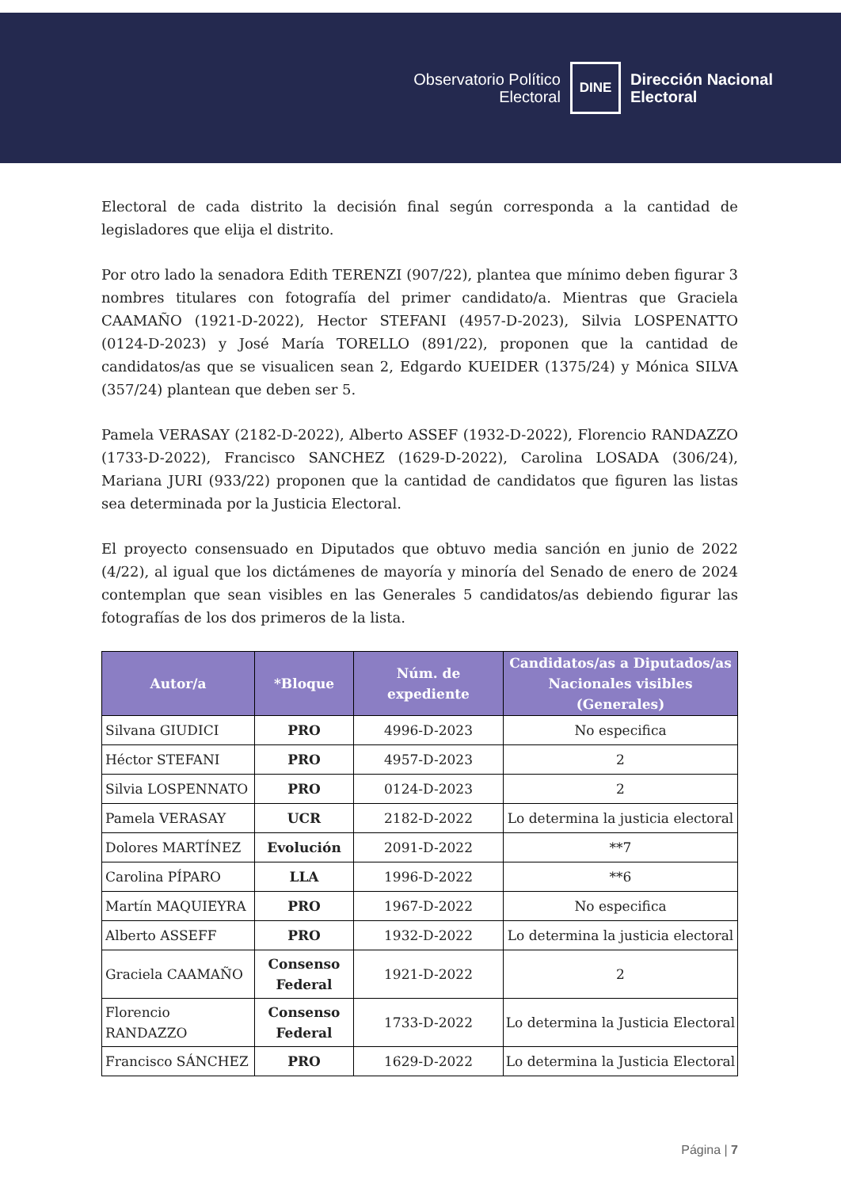Observatorio Político
Electoral
DINE
Dirección Nacional
Electoral
Electoral de cada distrito la decisión final según corresponda a la cantidad de legisladores que elija el distrito.
Por otro lado la senadora Edith TERENZI (907/22), plantea que mínimo deben figurar 3 nombres titulares con fotografía del primer candidato/a. Mientras que Graciela CAAMAÑO (1921-D-2022), Hector STEFANI (4957-D-2023), Silvia LOSPENATTO (0124-D-2023) y José María TORELLO (891/22), proponen que la cantidad de candidatos/as que se visualicen sean 2, Edgardo KUEIDER (1375/24) y Mónica SILVA (357/24) plantean que deben ser 5.
Pamela VERASAY (2182-D-2022), Alberto ASSEF (1932-D-2022), Florencio RANDAZZO (1733-D-2022), Francisco SANCHEZ (1629-D-2022), Carolina LOSADA (306/24), Mariana JURI (933/22) proponen que la cantidad de candidatos que figuren las listas sea determinada por la Justicia Electoral.
El proyecto consensuado en Diputados que obtuvo media sanción en junio de 2022 (4/22), al igual que los dictámenes de mayoría y minoría del Senado de enero de 2024 contemplan que sean visibles en las Generales 5 candidatos/as debiendo figurar las fotografías de los dos primeros de la lista.
| Autor/a | *Bloque | Núm. de expediente | Candidatos/as a Diputados/as Nacionales visibles (Generales) |
| --- | --- | --- | --- |
| Silvana GIUDICI | PRO | 4996-D-2023 | No especifica |
| Héctor STEFANI | PRO | 4957-D-2023 | 2 |
| Silvia LOSPENNATO | PRO | 0124-D-2023 | 2 |
| Pamela VERASAY | UCR | 2182-D-2022 | Lo determina la justicia electoral |
| Dolores MARTÍNEZ | Evolución | 2091-D-2022 | **7 |
| Carolina PÍPARO | LLA | 1996-D-2022 | **6 |
| Martín MAQUIEYRA | PRO | 1967-D-2022 | No especifica |
| Alberto ASSEFF | PRO | 1932-D-2022 | Lo determina la justicia electoral |
| Graciela CAAMAÑO | Consenso Federal | 1921-D-2022 | 2 |
| Florencio RANDAZZO | Consenso Federal | 1733-D-2022 | Lo determina la Justicia Electoral |
| Francisco SÁNCHEZ | PRO | 1629-D-2022 | Lo determina la Justicia Electoral |
Página | 7